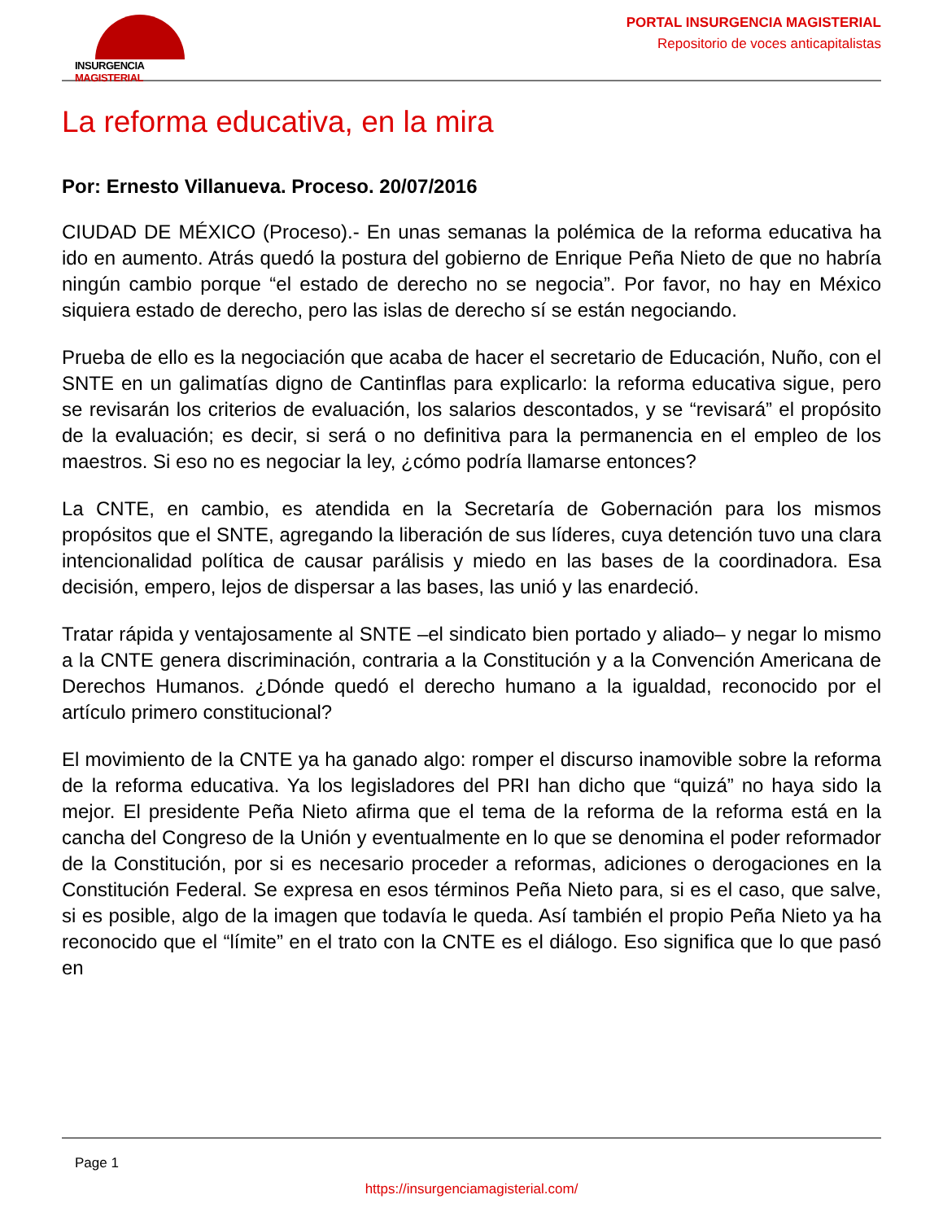INSURGENCIA MAGISTERIAL
PORTAL INSURGENCIA MAGISTERIAL
Repositorio de voces anticapitalistas
La reforma educativa, en la mira
Por: Ernesto Villanueva. Proceso. 20/07/2016
CIUDAD DE MÉXICO (Proceso).- En unas semanas la polémica de la reforma educativa ha ido en aumento. Atrás quedó la postura del gobierno de Enrique Peña Nieto de que no habría ningún cambio porque “el estado de derecho no se negocia”. Por favor, no hay en México siquiera estado de derecho, pero las islas de derecho sí se están negociando.
Prueba de ello es la negociación que acaba de hacer el secretario de Educación, Nuño, con el SNTE en un galimatías digno de Cantinflas para explicarlo: la reforma educativa sigue, pero se revisarán los criterios de evaluación, los salarios descontados, y se “revisará” el propósito de la evaluación; es decir, si será o no definitiva para la permanencia en el empleo de los maestros. Si eso no es negociar la ley, ¿cómo podría llamarse entonces?
La CNTE, en cambio, es atendida en la Secretaría de Gobernación para los mismos propósitos que el SNTE, agregando la liberación de sus líderes, cuya detención tuvo una clara intencionalidad política de causar parálisis y miedo en las bases de la coordinadora. Esa decisión, empero, lejos de dispersar a las bases, las unió y las enardeció.
Tratar rápida y ventajosamente al SNTE –el sindicato bien portado y aliado– y negar lo mismo a la CNTE genera discriminación, contraria a la Constitución y a la Convención Americana de Derechos Humanos. ¿Dónde quedó el derecho humano a la igualdad, reconocido por el artículo primero constitucional?
El movimiento de la CNTE ya ha ganado algo: romper el discurso inamovible sobre la reforma de la reforma educativa. Ya los legisladores del PRI han dicho que “quizá” no haya sido la mejor. El presidente Peña Nieto afirma que el tema de la reforma de la reforma está en la cancha del Congreso de la Unión y eventualmente en lo que se denomina el poder reformador de la Constitución, por si es necesario proceder a reformas, adiciones o derogaciones en la Constitución Federal. Se expresa en esos términos Peña Nieto para, si es el caso, que salve, si es posible, algo de la imagen que todavía le queda. Así también el propio Peña Nieto ya ha reconocido que el “límite” en el trato con la CNTE es el diálogo. Eso significa que lo que pasó en
Page 1
https://insurgenciamagisterial.com/